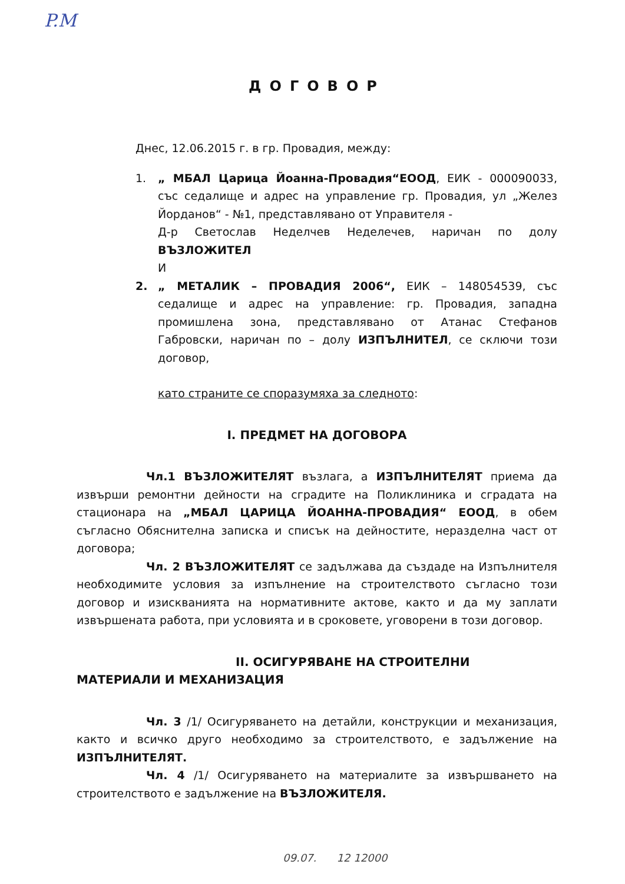P.M
ДОГОВОР
Днес, 12.06.2015 г. в гр. Провадия, между:
1. „ МБАЛ Царица Йоанна-Провадия“ЕООД, ЕИК - 000090033, със седалище и адрес на управление гр. Провадия, ул „Желез Йорданов“ - №1, представлявано от Управителя -
Д-р Светослав Неделчев Неделечев, наричан по долу ВЪЗЛОЖИТЕЛ
И
2. „ МЕТАЛИК – ПРОВАДИЯ 2006“, ЕИК – 148054539, със седалище и адрес на управление: гр. Провадия, западна промишлена зона, представлявано от Атанас Стефанов Габровски, наричан по – долу ИЗПЪЛНИТЕЛ, се сключи този договор,
като страните се споразумяха за следното:
I. ПРЕДМЕТ НА ДОГОВОРА
Чл.1 ВЪЗЛОЖИТЕЛЯТ възлага, а ИЗПЪЛНИТЕЛЯТ приема да извърши ремонтни дейности на сградите на Поликлиника и сградата на стационара на „МБАЛ ЦАРИЦА ЙОАННА-ПРОВАДИЯ“ ЕООД, в обем съгласно Обяснителна записка и списък на дейностите, неразделна част от договора;
Чл. 2 ВЪЗЛОЖИТЕЛЯТ се задължава да създаде на Изпълнителя необходимите условия за изпълнение на строителството съгласно този договор и изискванията на нормативните актове, както и да му заплати извършената работа, при условията и в сроковете, уговорени в този договор.
II. ОСИГУРЯВАНЕ НА СТРОИТЕЛНИ МАТЕРИАЛИ И МЕХАНИЗАЦИЯ
Чл. 3 /1/ Осигуряването на детайли, конструкции и механизация, както и всичко друго необходимо за строителството, е задължение на ИЗПЪЛНИТЕЛЯТ.
Чл. 4 /1/ Осигуряването на материалите за извършването на строителството е задължение на ВЪЗЛОЖИТЕЛЯ.
09.07. 12 12000